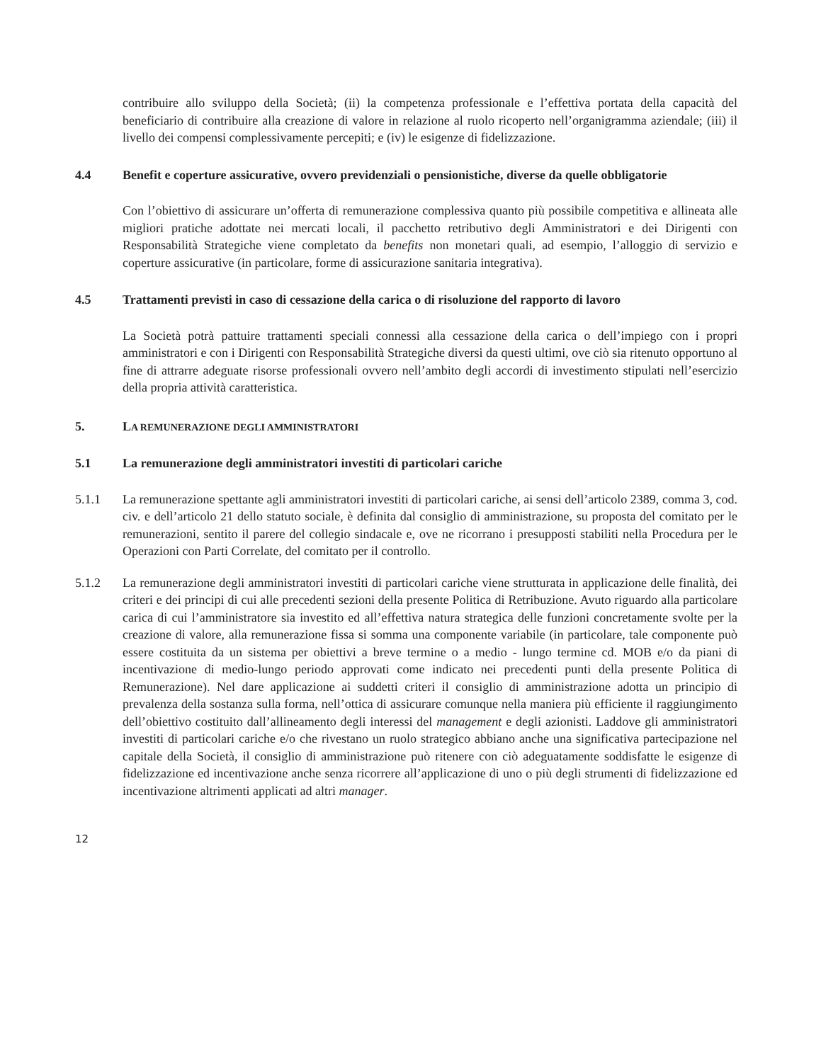contribuire allo sviluppo della Società; (ii) la competenza professionale e l’effettiva portata della capacità del beneficiario di contribuire alla creazione di valore in relazione al ruolo ricoperto nell’organigramma aziendale; (iii) il livello dei compensi complessivamente percepiti; e (iv) le esigenze di fidelizzazione.
4.4 Benefit e coperture assicurative, ovvero previdenziali o pensionistiche, diverse da quelle obbligatorie
Con l’obiettivo di assicurare un’offerta di remunerazione complessiva quanto più possibile competitiva e allineata alle migliori pratiche adottate nei mercati locali, il pacchetto retributivo degli Amministratori e dei Dirigenti con Responsabilità Strategiche viene completato da benefits non monetari quali, ad esempio, l’alloggio di servizio e coperture assicurative (in particolare, forme di assicurazione sanitaria integrativa).
4.5 Trattamenti previsti in caso di cessazione della carica o di risoluzione del rapporto di lavoro
La Società potrà pattuire trattamenti speciali connessi alla cessazione della carica o dell’impiego con i propri amministratori e con i Dirigenti con Responsabilità Strategiche diversi da questi ultimi, ove ciò sia ritenuto opportuno al fine di attrarre adeguate risorse professionali ovvero nell’ambito degli accordi di investimento stipulati nell’esercizio della propria attività caratteristica.
5. LA REMUNERAZIONE DEGLI AMMINISTRATORI
5.1 La remunerazione degli amministratori investiti di particolari cariche
5.1.1 La remunerazione spettante agli amministratori investiti di particolari cariche, ai sensi dell’articolo 2389, comma 3, cod. civ. e dell’articolo 21 dello statuto sociale, è definita dal consiglio di amministrazione, su proposta del comitato per le remunerazioni, sentito il parere del collegio sindacale e, ove ne ricorrano i presupposti stabiliti nella Procedura per le Operazioni con Parti Correlate, del comitato per il controllo.
5.1.2 La remunerazione degli amministratori investiti di particolari cariche viene strutturata in applicazione delle finalità, dei criteri e dei principi di cui alle precedenti sezioni della presente Politica di Retribuzione. Avuto riguardo alla particolare carica di cui l’amministratore sia investito ed all’effettiva natura strategica delle funzioni concretamente svolte per la creazione di valore, alla remunerazione fissa si somma una componente variabile (in particolare, tale componente può essere costituita da un sistema per obiettivi a breve termine o a medio - lungo termine cd. MOB e/o da piani di incentivazione di medio-lungo periodo approvati come indicato nei precedenti punti della presente Politica di Remunerazione). Nel dare applicazione ai suddetti criteri il consiglio di amministrazione adotta un principio di prevalenza della sostanza sulla forma, nell’ottica di assicurare comunque nella maniera più efficiente il raggiungimento dell’obiettivo costituito dall’allineamento degli interessi del management e degli azionisti. Laddove gli amministratori investiti di particolari cariche e/o che rivestano un ruolo strategico abbiano anche una significativa partecipazione nel capitale della Società, il consiglio di amministrazione può ritenere con ciò adeguatamente soddisfatte le esigenze di fidelizzazione ed incentivazione anche senza ricorrere all’applicazione di uno o più degli strumenti di fidelizzazione ed incentivazione altrimenti applicati ad altri manager.
12